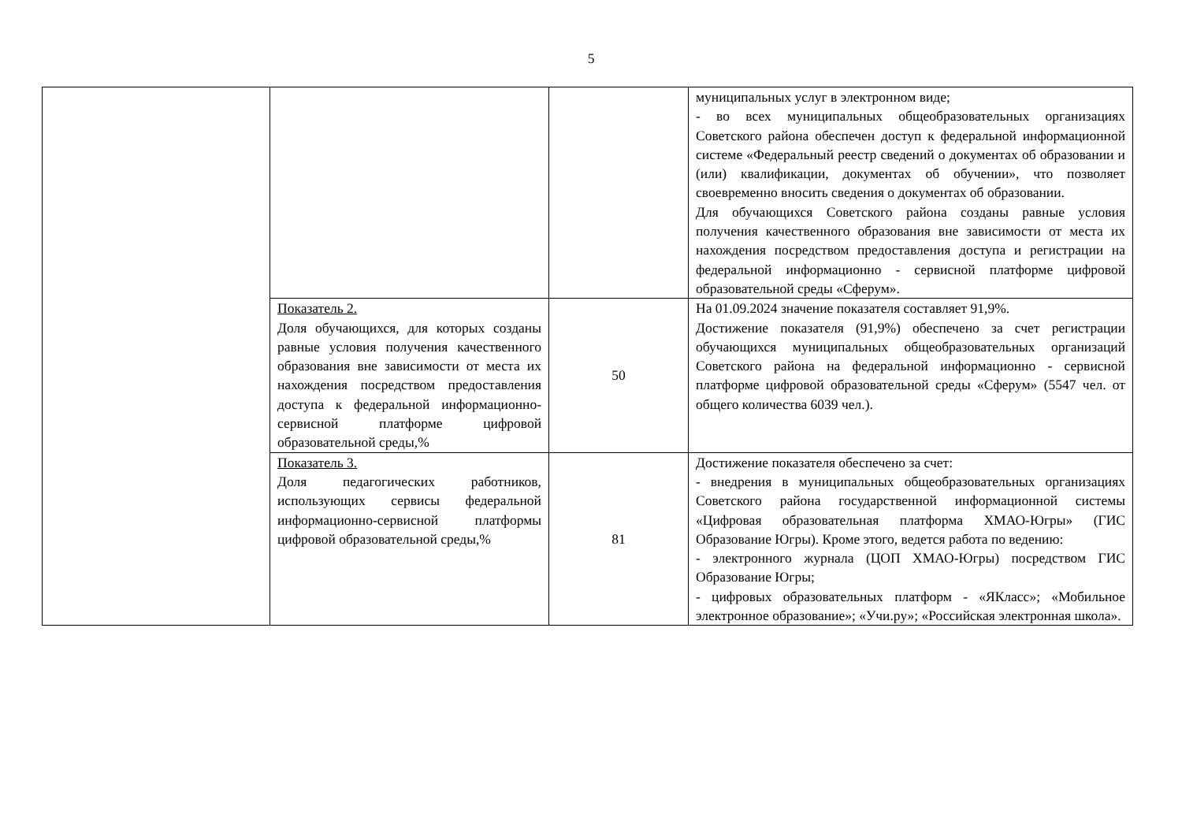5
| | | | муниципальных услуг в электронном виде; - во всех муниципальных общеобразовательных организациях Советского района обеспечен доступ к федеральной информационной системе «Федеральный реестр сведений о документах об образовании и (или) квалификации, документах об обучении», что позволяет своевременно вносить сведения о документах об образовании. Для обучающихся Советского района созданы равные условия получения качественного образования вне зависимости от места их нахождения посредством предоставления доступа и регистрации на федеральной информационно - сервисной платформе цифровой образовательной среды «Сферум». |
| | Показатель 2. Доля обучающихся, для которых созданы равные условия получения качественного образования вне зависимости от места их нахождения посредством предоставления доступа к федеральной информационно-сервисной платформе цифровой образовательной среды,% | 50 | На 01.09.2024 значение показателя составляет 91,9%. Достижение показателя (91,9%) обеспечено за счет регистрации обучающихся муниципальных общеобразовательных организаций Советского района на федеральной информационно - сервисной платформе цифровой образовательной среды «Сферум» (5547 чел. от общего количества 6039 чел.). |
| | Показатель 3. Доля педагогических работников, использующих сервисы федеральной информационно-сервисной платформы цифровой образовательной среды,% | 81 | Достижение показателя обеспечено за счет: - внедрения в муниципальных общеобразовательных организациях Советского района государственной информационной системы «Цифровая образовательная платформа ХМАО-Югры» (ГИС Образование Югры). Кроме этого, ведется работа по ведению: - электронного журнала (ЦОП ХМАО-Югры) посредством ГИС Образование Югры; - цифровых образовательных платформ - «ЯКласс»; «Мобильное электронное образование»; «Учи.ру»; «Российская электронная школа». |